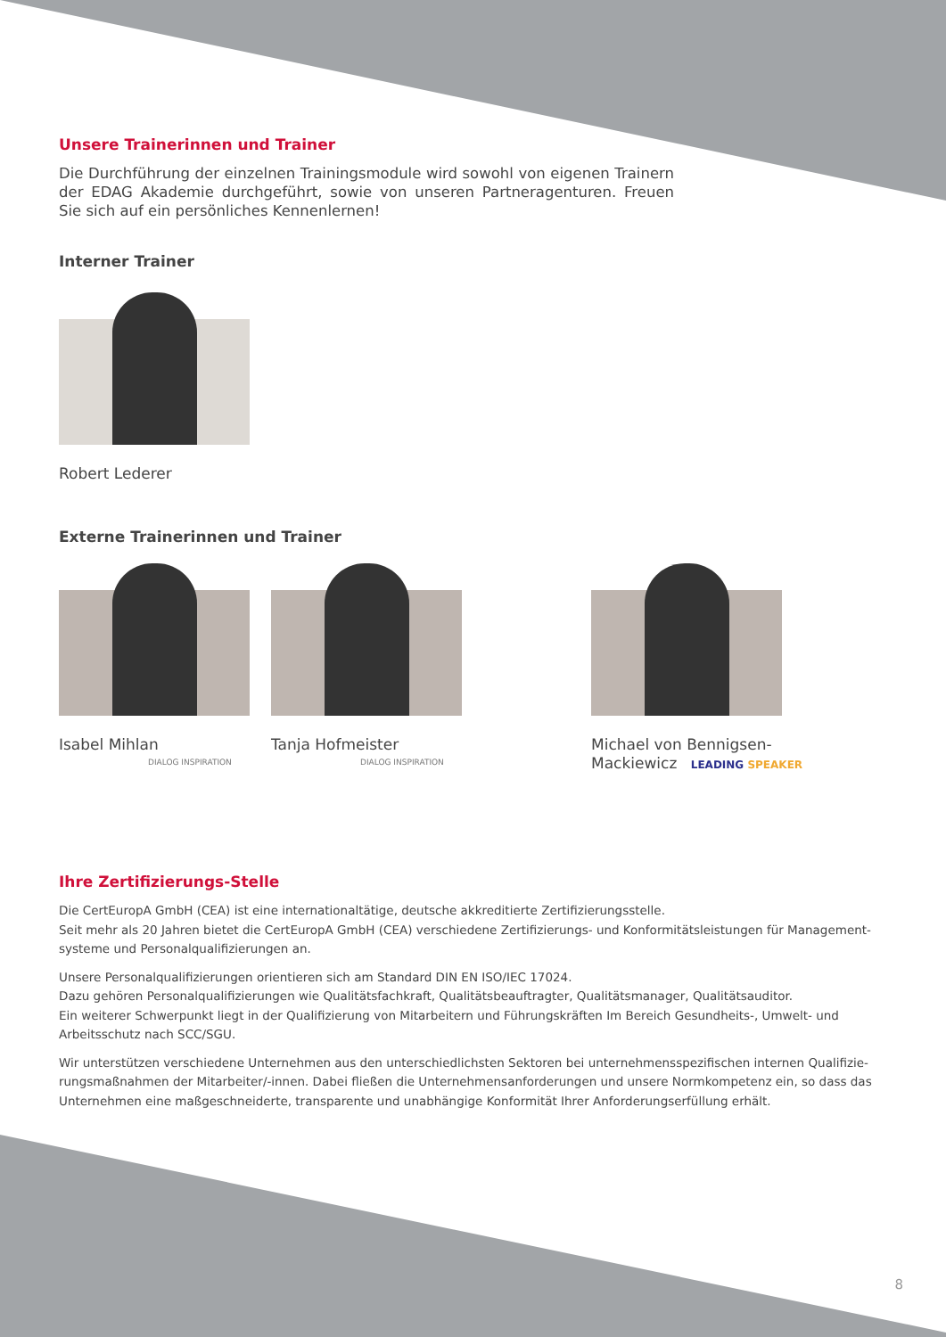Unsere Trainerinnen und Trainer
Die Durchführung der einzelnen Trainingsmodule wird sowohl von eigenen Trainern der EDAG Akademie durchgeführt, sowie von unseren Partneragenturen. Freuen Sie sich auf ein persönliches Kennenlernen!
Interner Trainer
Robert Lederer
Externe Trainerinnen und Trainer
Isabel Mihlan
DIALOG INSPIRATION
Tanja Hofmeister
DIALOG INSPIRATION
Michael von Bennigsen-
Mackiewicz LEADING SPEAKER
Ihre Zertifizierungs-Stelle
Die CertEuropA GmbH (CEA) ist eine internationaltätige, deutsche akkreditierte Zertifizierungsstelle.
Seit mehr als 20 Jahren bietet die CertEuropA GmbH (CEA) verschiedene Zertifizierungs- und Konformitätsleistungen für Management-systeme und Personalqualifizierungen an.
Unsere Personalqualifizierungen orientieren sich am Standard DIN EN ISO/IEC 17024.
Dazu gehören Personalqualifizierungen wie Qualitätsfachkraft, Qualitätsbeauftragter, Qualitätsmanager, Qualitätsauditor.
Ein weiterer Schwerpunkt liegt in der Qualifizierung von Mitarbeitern und Führungskräften Im Bereich Gesundheits-, Umwelt- und Arbeitsschutz nach SCC/SGU.
Wir unterstützen verschiedene Unternehmen aus den unterschiedlichsten Sektoren bei unternehmensspezifischen internen Qualifizie-rungsmaßnahmen der Mitarbeiter/-innen. Dabei fließen die Unternehmensanforderungen und unsere Normkompetenz ein, so dass das Unternehmen eine maßgeschneiderte, transparente und unabhängige Konformität Ihrer Anforderungserfüllung erhält.
8